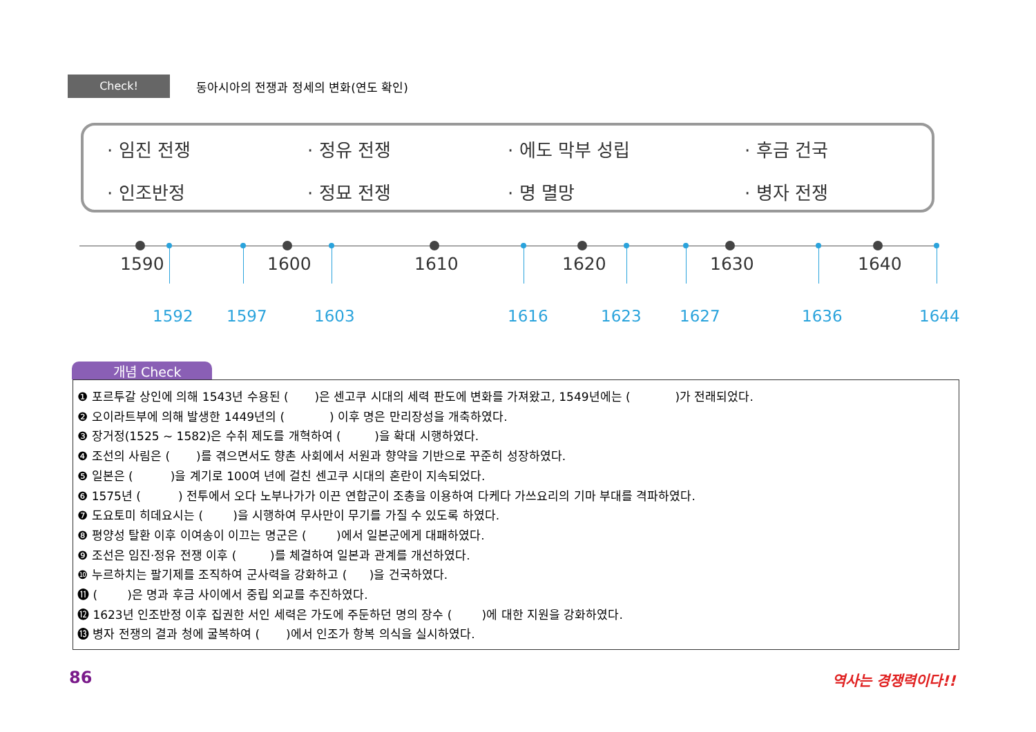Check!
동아시아의 전쟁과 정세의 변화(연도 확인)
· 임진 전쟁
· 정유 전쟁
· 에도 막부 성립
· 후금 건국
· 인조반정
· 정묘 전쟁
· 명 멸망
· 병자 전쟁
1590 1600 1610 1620 1630 1640
1592 1597 1603 1616 1623 1627 1636 1644
개념 Check
❶ 포르투갈 상인에 의해 1543년 수용된 ( )은 센고쿠 시대의 세력 판도에 변화를 가져왔고, 1549년에는 ( )가 전래되었다.
❷ 오이라트부에 의해 발생한 1449년의 ( ) 이후 명은 만리장성을 개축하였다.
❸ 장거정(1525 ~ 1582)은 수취 제도를 개혁하여 ( )을 확대 시행하였다.
❹ 조선의 사림은 ( )를 겪으면서도 향촌 사회에서 서원과 향약을 기반으로 꾸준히 성장하였다.
❺ 일본은 ( )을 계기로 100여 년에 걸친 센고쿠 시대의 혼란이 지속되었다.
❻ 1575년 ( ) 전투에서 오다 노부나가가 이끈 연합군이 조총을 이용하여 다케다 가쓰요리의 기마 부대를 격파하였다.
❼ 도요토미 히데요시는 ( )을 시행하여 무사만이 무기를 가질 수 있도록 하였다.
❽ 평양성 탈환 이후 이여송이 이끄는 명군은 ( )에서 일본군에게 대패하였다.
❾ 조선은 임진·정유 전쟁 이후 ( )를 체결하여 일본과 관계를 개선하였다.
❿ 누르하치는 팔기제를 조직하여 군사력을 강화하고 ( )을 건국하였다.
⓫ ( )은 명과 후금 사이에서 중립 외교를 추진하였다.
⓬ 1623년 인조반정 이후 집권한 서인 세력은 가도에 주둔하던 명의 장수 ( )에 대한 지원을 강화하였다.
⓭ 병자 전쟁의 결과 청에 굴복하여 ( )에서 인조가 항복 의식을 실시하였다.
86 역사는 경쟁력이다!!